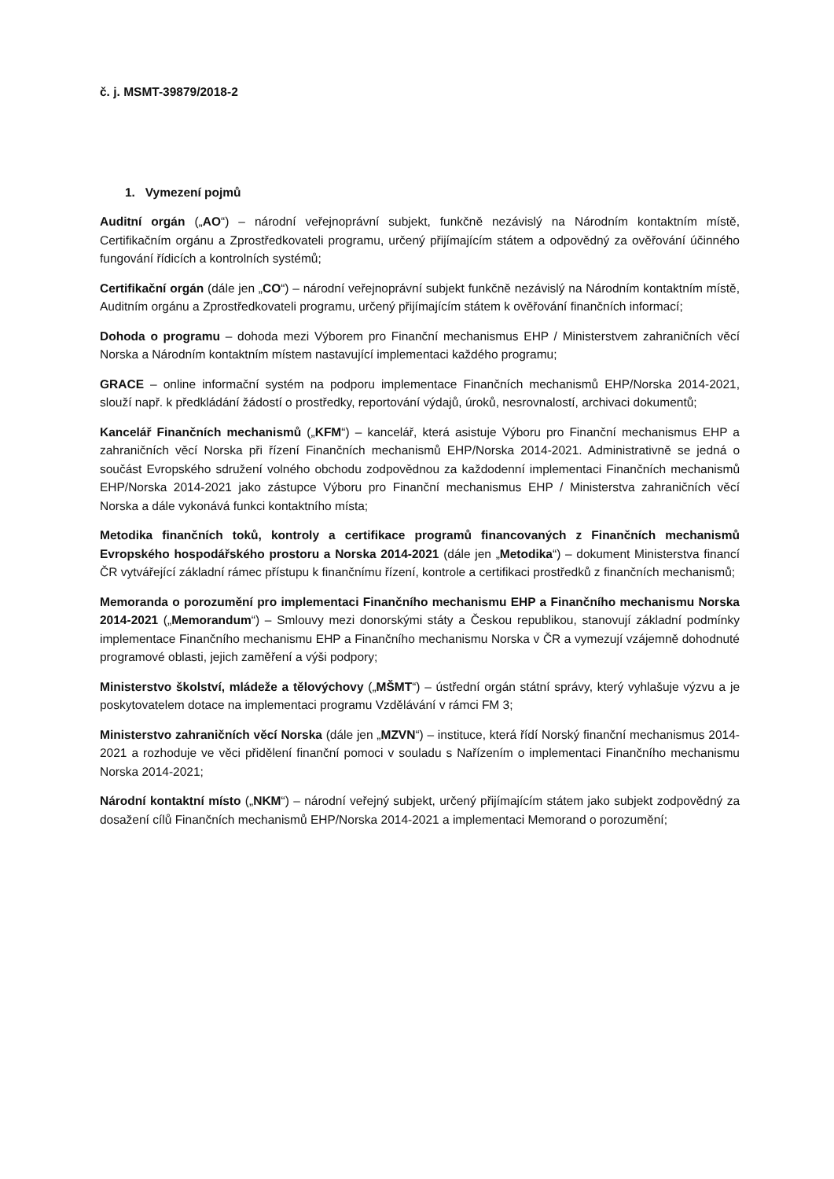č. j. MSMT-39879/2018-2
1. Vymezení pojmů
Auditní orgán („AO“) – národní veřejnoprávní subjekt, funkčně nezávislý na Národním kontaktním místě, Certifikačním orgánu a Zprostředkovateli programu, určený přijímajícím státem a odpovědný za ověřování účinného fungování řídicích a kontrolních systémů;
Certifikační orgán (dále jen „CO“) – národní veřejnoprávní subjekt funkčně nezávislý na Národním kontaktním místě, Auditním orgánu a Zprostředkovateli programu, určený přijímajícím státem k ověřování finančních informací;
Dohoda o programu – dohoda mezi Výborem pro Finanční mechanismus EHP / Ministerstvem zahraničních věcí Norska a Národním kontaktním místem nastavující implementaci každého programu;
GRACE – online informační systém na podporu implementace Finančních mechanismů EHP/Norska 2014-2021, slouží např. k předkládání žádostí o prostředky, reportování výdajů, úroků, nesrovnalostí, archivaci dokumentů;
Kancelář Finančních mechanismů („KFM“) – kancelář, která asistuje Výboru pro Finanční mechanismus EHP a zahraničních věcí Norska při řízení Finančních mechanismů EHP/Norska 2014-2021. Administrativně se jedná o součást Evropského sdružení volného obchodu zodpovědnou za každodenní implementaci Finančních mechanismů EHP/Norska 2014-2021 jako zástupce Výboru pro Finanční mechanismus EHP / Ministerstva zahraničních věcí Norska a dále vykonává funkci kontaktního místa;
Metodika finančních toků, kontroly a certifikace programů financovaných z Finančních mechanismů Evropského hospodářského prostoru a Norska 2014-2021 (dále jen „Metodika“) – dokument Ministerstva financí ČR vytvářející základní rámec přístupu k finančnímu řízení, kontrole a certifikaci prostředků z finančních mechanismů;
Memoranda o porozumění pro implementaci Finančního mechanismu EHP a Finančního mechanismu Norska 2014-2021 („Memorandum“) – Smlouvy mezi donorskými státy a Českou republikou, stanovují základní podmínky implementace Finančního mechanismu EHP a Finančního mechanismu Norska v ČR a vymezují vzájemně dohodnuté programové oblasti, jejich zaměření a výši podpory;
Ministerstvo školství, mládeže a tělovýchovy („MŠMT“) – ústřední orgán státní správy, který vyhlašuje výzvu a je poskytovatelem dotace na implementaci programu Vzdělávání v rámci FM 3;
Ministerstvo zahraničních věcí Norska (dále jen „MZVN“) – instituce, která řídí Norský finanční mechanismus 2014-2021 a rozhoduje ve věci přidělení finanční pomoci v souladu s Nařízením o implementaci Finančního mechanismu Norska 2014-2021;
Národní kontaktní místo („NKM“) – národní veřejný subjekt, určený přijímajícím státem jako subjekt zodpovědný za dosažení cílů Finančních mechanismů EHP/Norska 2014-2021 a implementaci Memorand o porozumění;